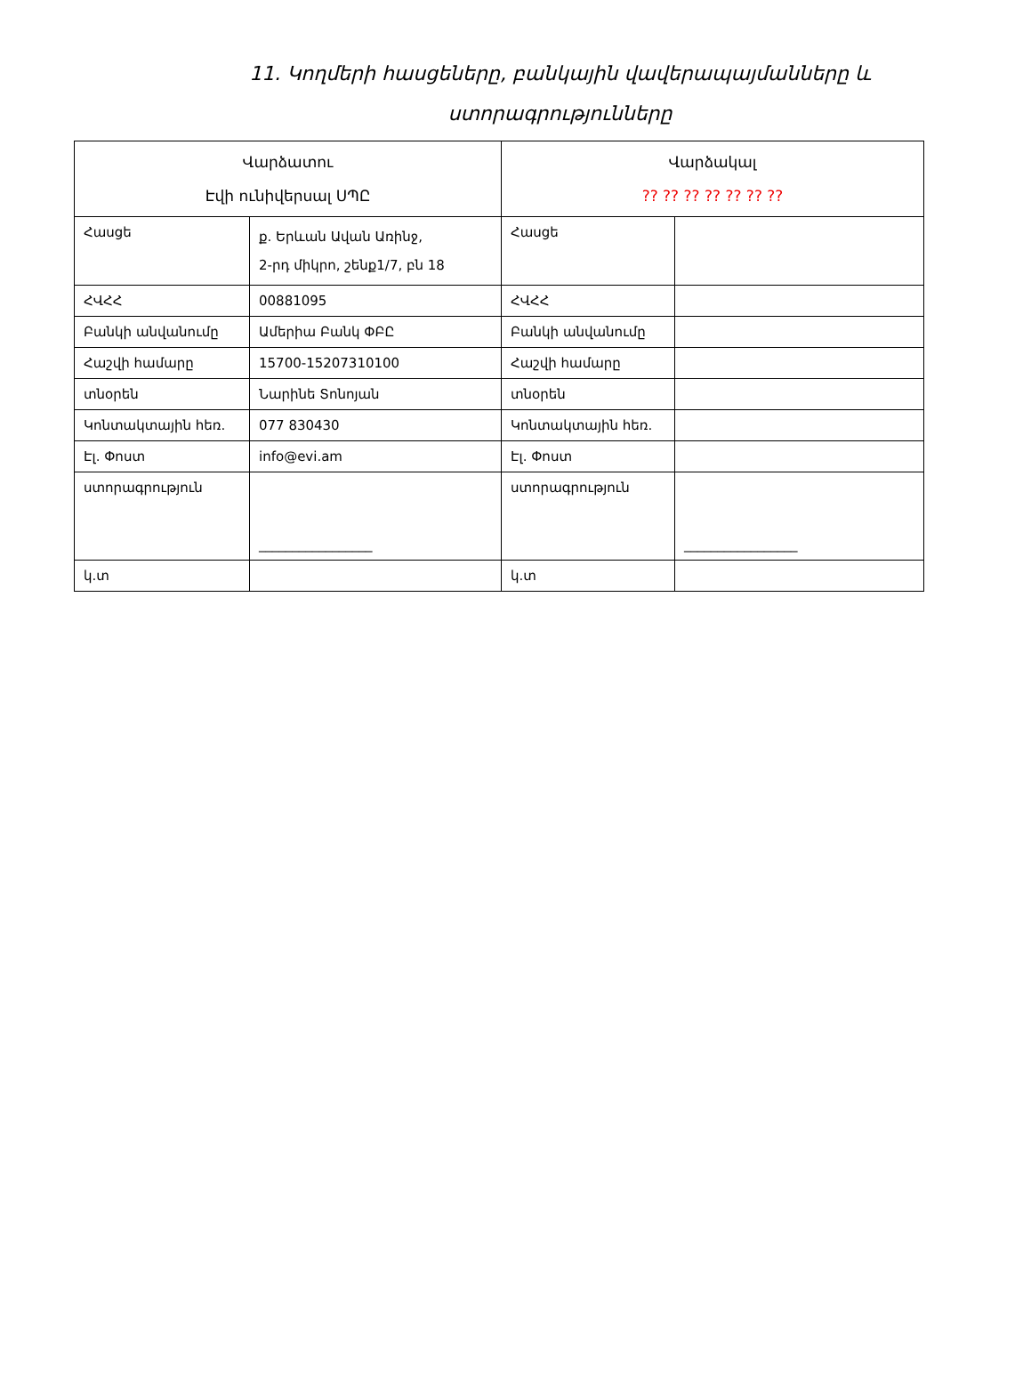11. Կողմերի հասցեները, բանկային վավերապայմանները և ստորագրությունները
| Վարձատու Էվի ունիվերսալ ՍՊԸ | | Վարձակալ ?? ?? ?? ?? ?? ?? ?? | |
| Հասցե | ք. Երևան Ավան Առինջ, 2-րդ միկրո, շենք1/7, բն 18 | Հասցե | |
| ՀՎՀՀ | 00881095 | ՀՎՀՀ | |
| Բանկի անվանումը | Ամերիա Բանկ ՓԲԸ | Բանկի անվանումը | |
| Հաշվի համարը | 15700-15207310100 | Հաշվի համարը | |
| տնօրեն | Նարինե Տոնոյան | տնօրեն | |
| Կոնտակտային հեռ. | 077 830430 | Կոնտակտային հեռ. | |
| Էլ. Փոստ | info@evi.am | Էլ. Փոստ | |
| ստորագրություն | _________________ | ստորագրություն | _________________ |
| կ.տ | | կ.տ | |